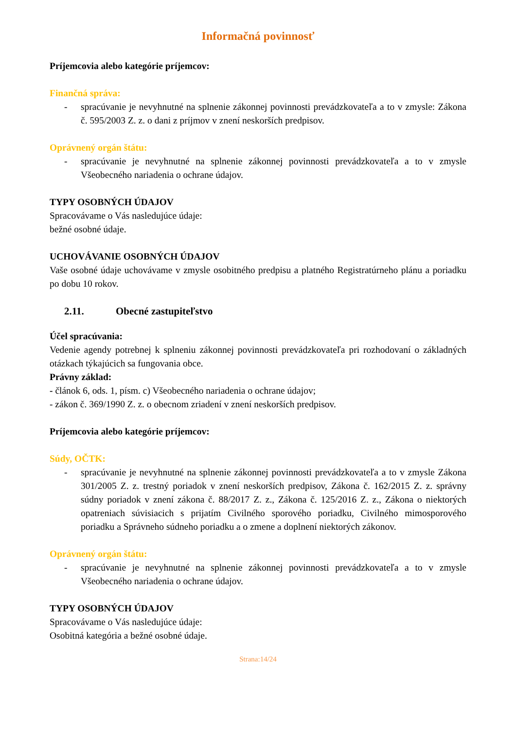Informačná povinnosť
Príjemcovia alebo kategórie príjemcov:
Finančná správa:
- spracúvanie je nevyhnutné na splnenie zákonnej povinnosti prevádzkovateľa a to v zmysle: Zákona č. 595/2003 Z. z. o dani z príjmov v znení neskorších predpisov.
Oprávnený orgán štátu:
- spracúvanie je nevyhnutné na splnenie zákonnej povinnosti prevádzkovateľa a to v zmysle Všeobecného nariadenia o ochrane údajov.
TYPY OSOBNÝCH ÚDAJOV
Spracovávame o Vás nasledujúce údaje:
bežné osobné údaje.
UCHOVÁVANIE OSOBNÝCH ÚDAJOV
Vaše osobné údaje uchovávame v zmysle osobitného predpisu a platného Registratúrneho plánu a poriadku po dobu 10 rokov.
2.11. Obecné zastupiteľstvo
Účel spracúvania:
Vedenie agendy potrebnej k splneniu zákonnej povinnosti prevádzkovateľa pri rozhodovaní o základných otázkach týkajúcich sa fungovania obce.
Právny základ:
- článok 6, ods. 1, písm. c) Všeobecného nariadenia o ochrane údajov;
- zákon č. 369/1990 Z. z. o obecnom zriadení v znení neskorších predpisov.
Príjemcovia alebo kategórie príjemcov:
Súdy, OČTK:
- spracúvanie je nevyhnutné na splnenie zákonnej povinnosti prevádzkovateľa a to v zmysle Zákona 301/2005 Z. z. trestný poriadok v znení neskorších predpisov, Zákona č. 162/2015 Z. z. správny súdny poriadok v znení zákona č. 88/2017 Z. z., Zákona č. 125/2016 Z. z., Zákona o niektorých opatreniach súvisiacich s prijatím Civilného sporového poriadku, Civilného mimosporového poriadku a Správneho súdneho poriadku a o zmene a doplnení niektorých zákonov.
Oprávnený orgán štátu:
- spracúvanie je nevyhnutné na splnenie zákonnej povinnosti prevádzkovateľa a to v zmysle Všeobecného nariadenia o ochrane údajov.
TYPY OSOBNÝCH ÚDAJOV
Spracovávame o Vás nasledujúce údaje:
Osobitná kategória a bežné osobné údaje.
Strana:14/24